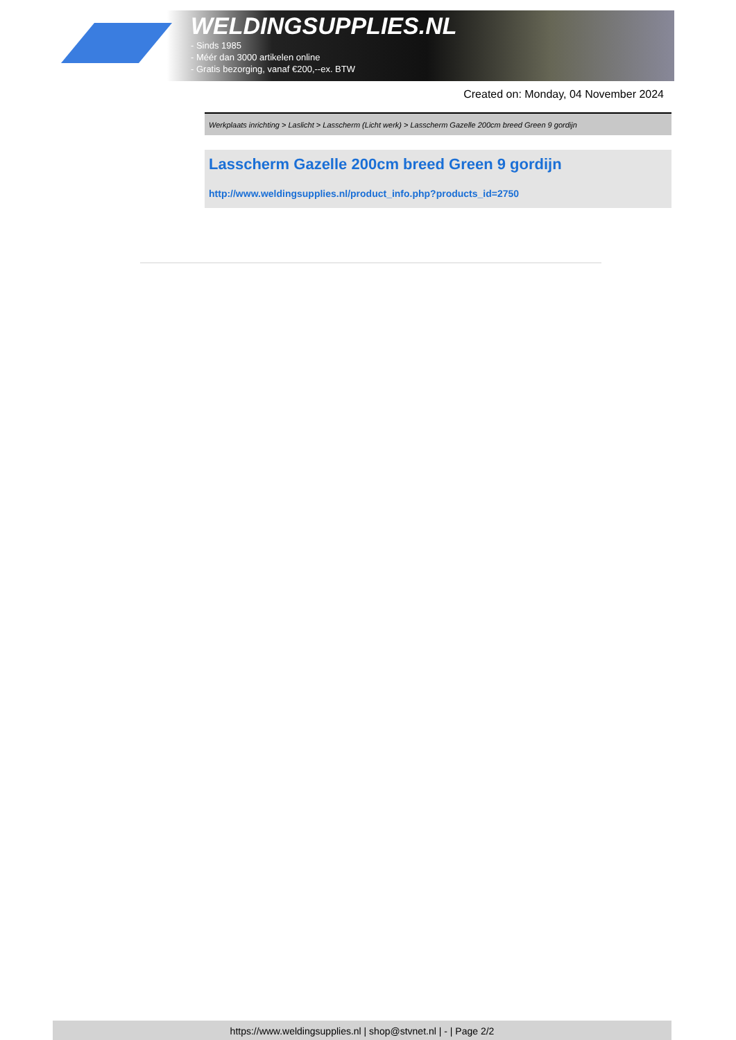WELDINGSUPPLIES.NL
- Sinds 1985
- Méér dan 3000 artikelen online
- Gratis bezorging, vanaf €200,--ex. BTW
Created on: Monday, 04 November 2024
Werkplaats inrichting > Laslicht > Lasscherm (Licht werk) > Lasscherm Gazelle 200cm breed Green 9 gordijn
Lasscherm Gazelle 200cm breed Green 9 gordijn
http://www.weldingsupplies.nl/product_info.php?products_id=2750
https://www.weldingsupplies.nl | shop@stvnet.nl | - | Page 2/2